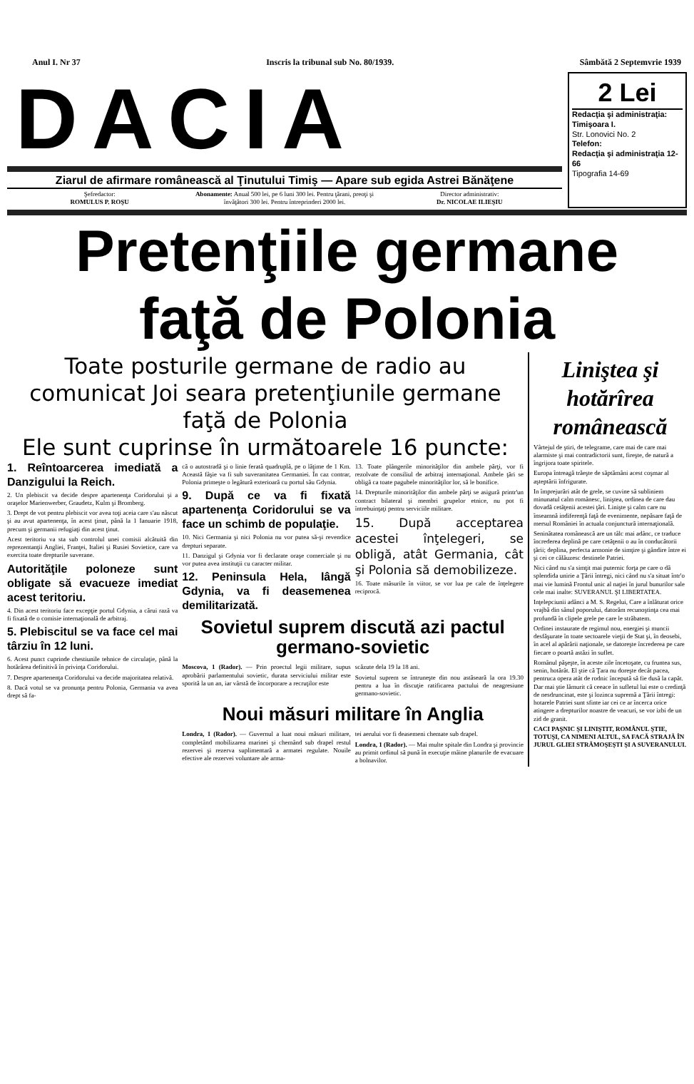Anul I. Nr 37 Inscris la tribunal sub No. 80/1939. Sâmbătă 2 Septemvrie 1939
DACIA
Ziarul de afirmare românească al Ţinutului Timiş — Apare sub egida Astrei Bănăţene
Şefredactor:
ROMULUS P. ROŞU
Abonamente: Anual 500 lei, pe 6 luni 300 lei. Pentru ţărani, preoţi şi învăţători 300 lei. Pentru întreprinderi 2000 lei.
Director administrativ:
Dr. NICOLAE ILIEŞIU
2 Lei
Redacţia şi administraţia:
Timişoara I.
Str. Lonovici No. 2
Telefon:
Redacţia şi administraţia 12-66
Tipografia 14-69
Pretenţiile germane
faţă de Polonia
Toate posturile germane de radio au comunicat Joi seara pretenţiunile germane faţă de Polonia
Ele sunt cuprinse în următoarele 16 puncte:
1. Reîntoarcerea imediată a Danzigului la Reich.
2. Un plebiscit va decide despre apartenenţa Coridorului şi a oraşelor Marienwerber, Graudetz, Kulm şi Bromberg.
3. Drept de vot pentru plebiscit vor avea toţi aceia care s'au născut şi au avut apartenenţa, în acest ţinut, până la 1 Ianuarie 1918, precum şi germanii refugiaţi din acest ţinut.
Acest teritoriu va sta sub controlul unei comisii alcătuită din reprezentanţii Angliei, Franţei, Italiei şi Rusiei Sovietice, care va exercita toate drepturile suverane.
Autorităţile poloneze sunt obligate să evacueze imediat acest teritoriu.
4. Din acest teritoriu face excepţie portul Gdynia, a cărui rază va fi fixată de o comisie internaţională de arbitraj.
5. Plebiscitul se va face cel mai târziu în 12 luni.
6. Acest punct cuprinde chestiunile tehnice de circulaţie, până la hotărârea definitivă în privinţa Coridorului.
7. Despre apartenenţa Coridorului va decide majoritatea relativă.
8. Dacă votul se va pronunţa pentru Polonia, Germania va avea drept să fa-
că o autostradă şi o linie ferată quadruplă, pe o lăţime de 1 Km. Această fâşie va fi sub suveranitatea Germaniei. În caz contrar, Polonia primeşte o legătură exterioară cu portul său Gdynia.
9. După ce va fi fixată apartenenţa Coridorului se va face un schimb de populaţie.
10. Nici Germania şi nici Polonia nu vor putea să-şi revendice drepturi separate.
11. Danzigul şi Gdynia vor fi declarate oraşe comerciale şi nu vor putea avea instituţii cu caracter militar.
12. Peninsula Hela, lângă Gdynia, va fi deasemenea demilitarizată.
13. Toate plângerile minorităţilor din ambele părţi, vor fi rezolvate de consiliul de arbitraj internaţional. Ambele ţări se obligă ca toate pagubele minorităţilor lor, să le bonifice.
14. Drepturile minorităţilor din ambele părţi se asigură printr'un contract bilateral şi membri grupelor etnice, nu pot fi întrebuinţaţi pentru serviciile militare.
15. După acceptarea acestei înţelegeri, se obligă, atât Germania, cât şi Polonia să demobilizeze.
16. Toate măsurile în viitor, se vor lua pe cale de înţelegere reciprocă.
Sovietul suprem discută azi pactul germano-sovietic
Moscova, 1 (Rador). — Prin proectul legii militare, supus aprobării parlamentului sovietic, durata serviciului militar este sporită la un an, iar vârstă de încorporare a recruţilor este
scăzute dela 19 la 18 ani.
Sovietul suprem se întruneşte din nou astăseară la ora 19.30 pentru a lua în discuţie ratificarea pactului de neagresiune germano-sovietic.
Noui măsuri militare în Anglia
Londra, 1 (Rador). — Guvernul a luat noui măsuri militare, completând mobilizarea marinei şi chemând sub drapel restul rezervei şi rezerva suplimentară a armatei regulate. Nouile efective ale rezervei voluntare ale arma-
tei aerului vor fi deasemeni chemate sub drapel.
Londra, 1 (Rador). — Mai multe spitale din Londra şi provincie au primit ordinul să pună în execuţie mâine planurile de evacuare a bolnavilor.
Liniştea şi hotărîrea românească
Vârtejul de ştiri, de telegrame, care mai de care mai alarmiste şi mai contradictorii sunt, fireşte, de natură a îngrijora toate spiritele.
Europa întreagă trăeşte de săptămâni acest coşmar al aşteptării înfrigurate.
In împrejurări atât de grele, se cuvine să subliniem minunatul calm românesc, liniştea, ordinea de care dau dovadă cetăţenii acestei ţări. Linişte şi calm care nu înseamnă indiferenţă faţă de evenimente, nepăsare faţă de mersul României în actuala conjunctură internaţională.
Seninătatea românească are un tâlc mai adânc, ce traduce încrederea deplină pe care cetăţenii o au în conducătorii ţării; deplina, perfecta armonie de simţire şi gândire între ei şi cei ce călăuzesc destinele Patriei.
Nici când nu s'a simţit mai puternic forţa pe care o dă splendida unirie a Ţării întregi, nici când nu s'a situat într'o mai vie lumină Frontul unic al naţiei în jurul bunurilor sale cele mai inalte: SUVERANUL ŞI LIBERTATEA.
Inţelepciunii adânci a M. S. Regelui, Care a înlăturat orice vrajbă din sânul poporului, datorăm recunoştinţa cea mai profundă în clipele grele pe care le străbatem.
Ordinei instaurate de regimul nou, energiei şi muncii desfăşurate în toate sectoarele vieţii de Stat şi, în deosebi, în acel al apărării naţionale, se datoreşte încrederea pe care fiecare o poartă astăzi în suflet.
Românul păşeşte, în aceste zile încetoşate, cu fruntea sus, senin, hotărât. El ştie că Ţara nu doreşte decât pacea, pentruca opera atât de rodnic începută să fie dusă la capăt. Dar mai ştie lămurit că ceeace în sufletul lui este o credinţă de nesdruncinat, este şi lozinca supremă a Ţării întregi: hotarele Patriei sunt sfinte iar cei ce ar încerca orice atingere a drepturilor noastre de veacuri, se vor izbi de un zid de granit.
CACI PAŞNIC ŞI LINIŞTIT, ROMÂNUL ŞTIE, TOTUŞI, CA NIMENI ALTUL, SA FACĂ STRAJĂ ÎN JURUL GLIEI STRĂMOŞEŞTI ŞI A SUVERANULUI.